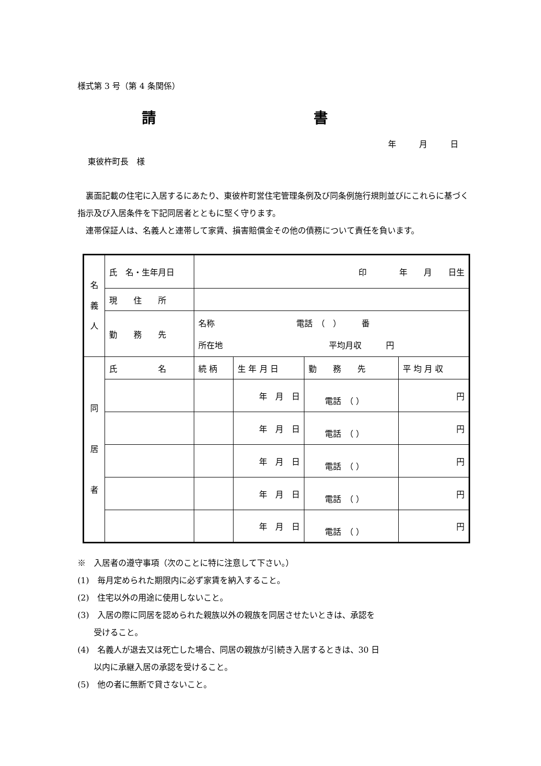様式第 3 号（第 4 条関係）
請 書
年 月 日
東彼杵町長　様
裏面記載の住宅に入居するにあたり、東彼杵町営住宅管理条例及び同条例施行規則並びにこれらに基づく指示及び入居条件を下記同居者とともに堅く守ります。
連帯保証人は、名義人と連帯して家賃、損害賠償金その他の債務について責任を負います。
| 名 義 人 | 氏 名・生年月日 | 印 年 月 日生 | | | |
| | 現 住 所 | | | | |
| | 勤 務 先 | 名称 電話 （ ） 番 所在地 平均月収 円 | | | |
| 同 居 者 | 氏 名 | 続 柄 | 生 年 月 日 | 勤 務 先 | 平 均 月 収 |
| | | | 年 月 日 | 電話 （ ） | 円 |
| | | | 年 月 日 | 電話 （ ） | 円 |
| | | | 年 月 日 | 電話 （ ） | 円 |
| | | | 年 月 日 | 電話 （ ） | 円 |
| | | | 年 月 日 | 電話 （ ） | 円 |
※　入居者の遵守事項（次のことに特に注意して下さい。）
(1)　毎月定められた期限内に必ず家賃を納入すること。
(2)　住宅以外の用途に使用しないこと。
(3)　入居の際に同居を認められた親族以外の親族を同居させたいときは、承認を
　　受けること。
(4)　名義人が退去又は死亡した場合、同居の親族が引続き入居するときは、30 日
　　以内に承継入居の承認を受けること。
(5)　他の者に無断で貸さないこと。